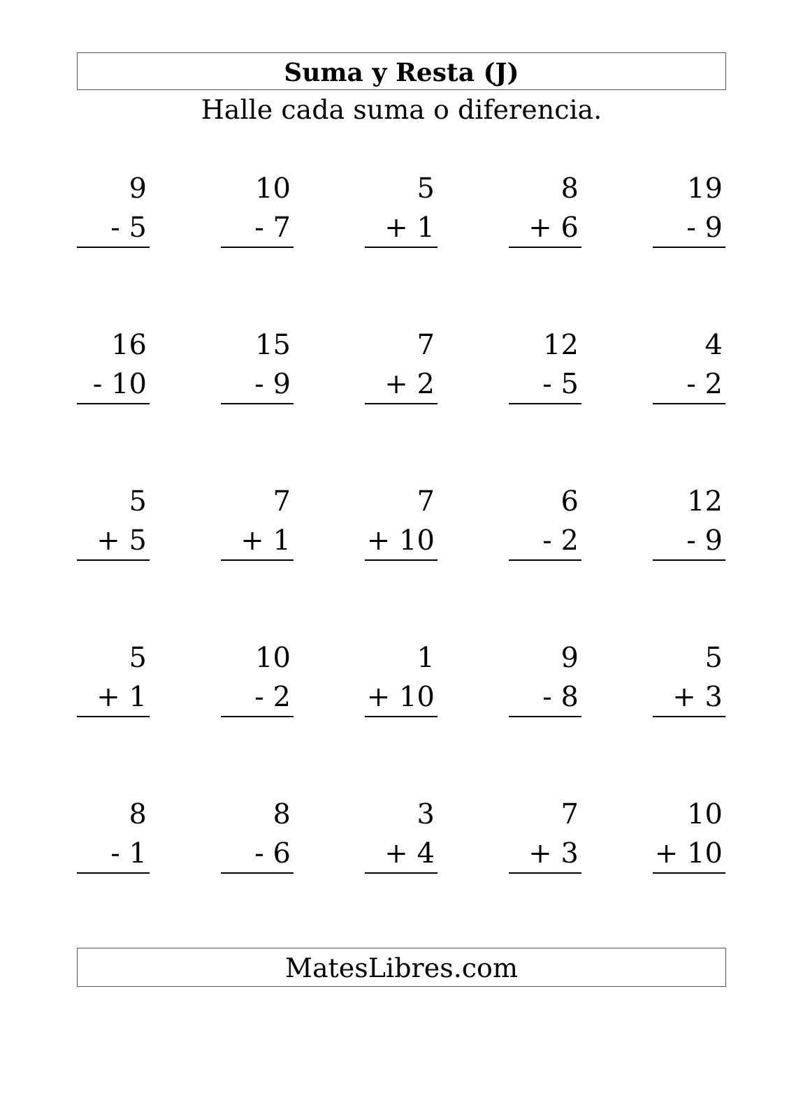Suma y Resta (J)
Halle cada suma o diferencia.
9
- 5
10
- 7
5
+ 1
8
+ 6
19
- 9
16
- 10
15
- 9
7
+ 2
12
- 5
4
- 2
5
+ 5
7
+ 1
7
+ 10
6
- 2
12
- 9
5
+ 1
10
- 2
1
+ 10
9
- 8
5
+ 3
8
- 1
8
- 6
3
+ 4
7
+ 3
10
+ 10
MatesLibres.com